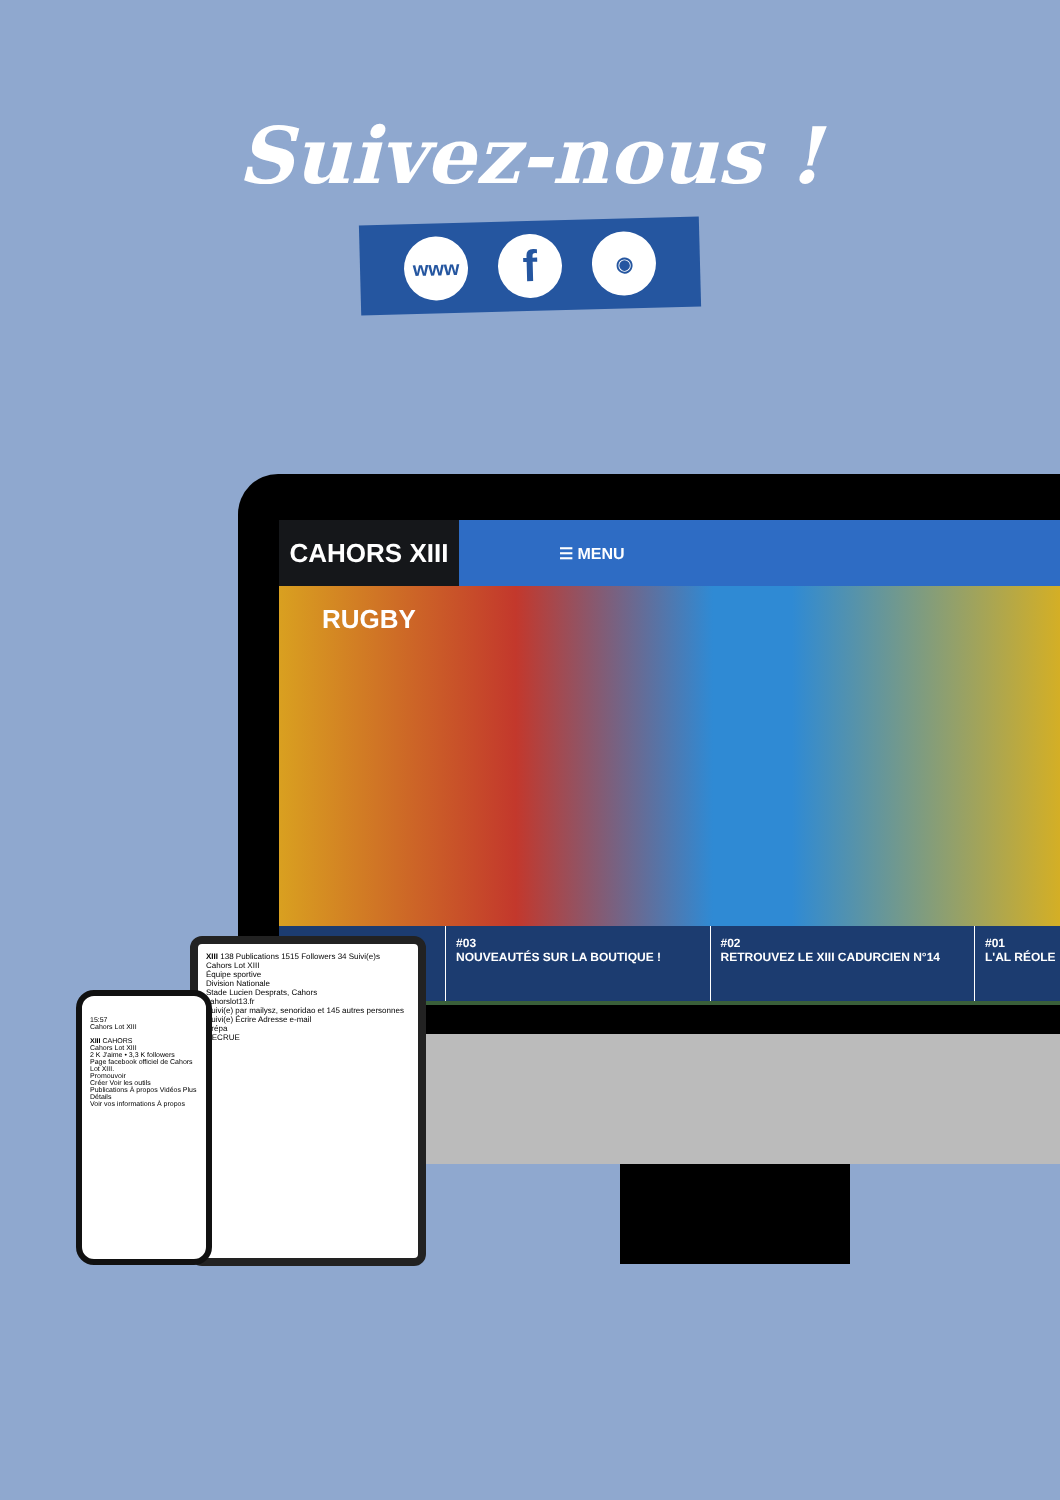Suivez-nous !
www
f
◉
CAHORS XIII RUGBY
☰ MENU
#03
NOUVEAUTÉS SUR LA BOUTIQUE !
#02
RETROUVEZ LE XIII CADURCIEN N°14
#01
L'AL RÉOLE
XIII 138 Publications 1515 Followers 34 Suivi(e)s
Cahors Lot XIII
Équipe sportive
Division Nationale
Stade Lucien Desprats, Cahors
cahorslot13.fr
Suivi(e) par mailysz, senoridao et 145 autres personnes
Suivi(e) Écrire Adresse e-mail
Prépa
RECRUE
15:57
Cahors Lot XIII
XIII CAHORS
Cahors Lot XIII
2 K J'aime • 3,3 K followers
Page facebook officiel de Cahors Lot XIII.
Promouvoir
Créer Voir les outils
Publications À propos Vidéos Plus
Détails
Voir vos informations À propos